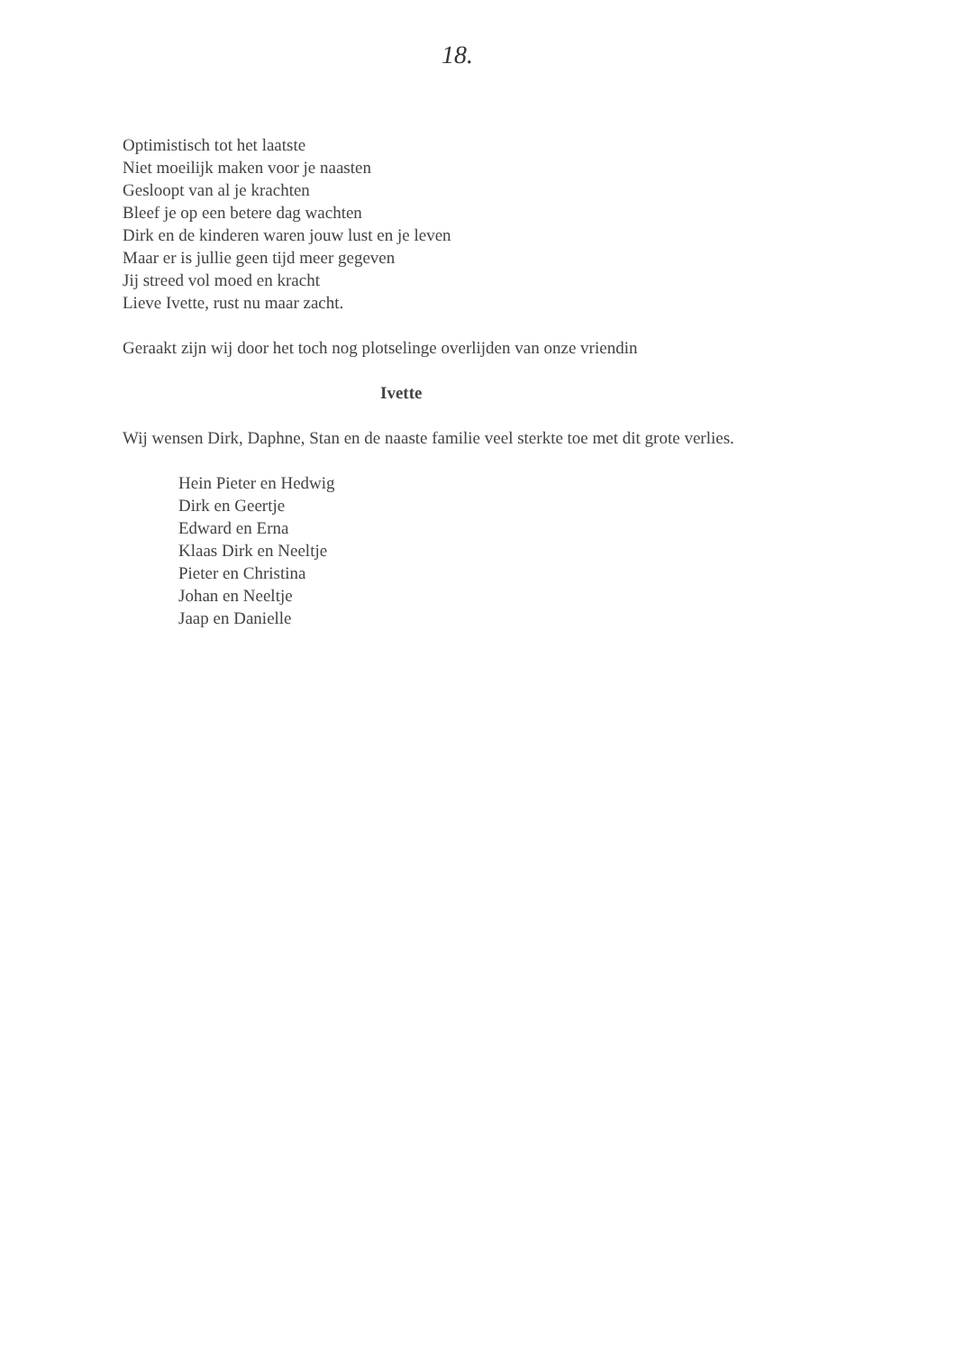18.
Optimistisch tot het laatste
Niet moeilijk maken voor je naasten
Gesloopt van al je krachten
Bleef je op een betere dag wachten
Dirk en de kinderen waren jouw lust en je leven
Maar er is jullie geen tijd meer gegeven
Jij streed vol moed en kracht
Lieve Ivette, rust nu maar zacht.
Geraakt zijn wij door het toch nog plotselinge overlijden van onze vriendin
Ivette
Wij wensen Dirk, Daphne, Stan en de naaste familie veel sterkte toe met dit grote verlies.
Hein Pieter en Hedwig
Dirk en Geertje
Edward en Erna
Klaas Dirk en Neeltje
Pieter en Christina
Johan en Neeltje
Jaap en Danielle